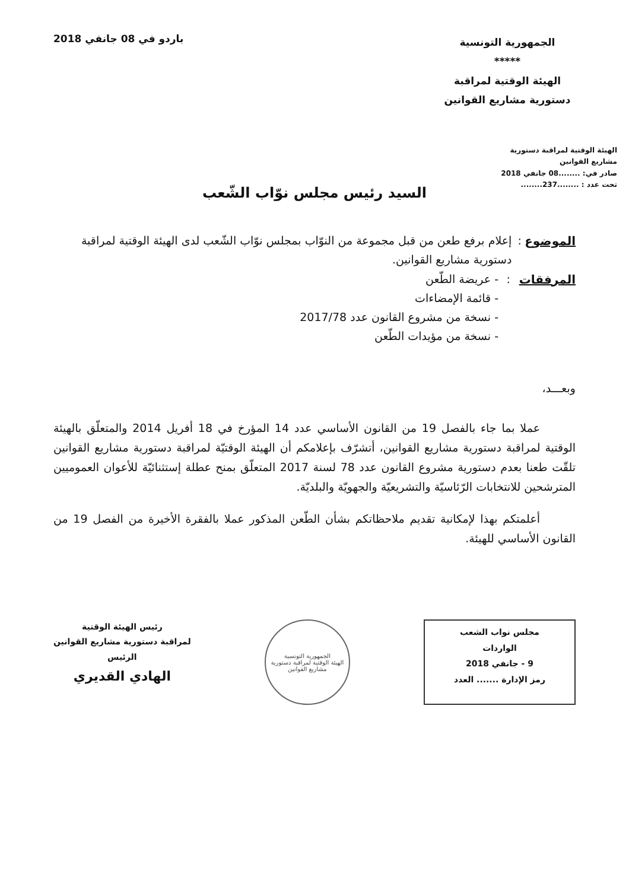الجمهورية التونسية
*****
الهيئة الوقتية لمراقبة
دستورية مشاريع القوانين
باردو في 08 جانفي 2018
الهيئة الوقتية لمراقبة دستورية
مشاريع القوانين
صادر في: ........08 جانفي 2018
تحت عدد : ........237........
السيد رئيس مجلس نوّاب الشّعب
الموضوع : إعلام برفع طعن من قبل مجموعة من النوّاب بمجلس نوّاب الشّعب لدى الهيئة الوقتية لمراقبة دستورية مشاريع القوانين.
المرفقات : - عريضة الطّعن
- قائمة الإمضاءات
- نسخة من مشروع القانون عدد 2017/78
- نسخة من مؤيدات الطّعن
وبعـــد،
عملا بما جاء بالفصل 19 من القانون الأساسي عدد 14 المؤرخ في 18 أفريل 2014 والمتعلّق بالهيئة الوقتية لمراقبة دستورية مشاريع القوانين، أتشرّف بإعلامكم أن الهيئة الوقتيّة لمراقبة دستورية مشاريع القوانين تلقّت طعنا بعدم دستورية مشروع القانون عدد 78 لسنة 2017 المتعلّق بمنح عطلة إستثنائيّة للأعوان العموميين المترشحين للانتخابات الرّئاسيّة والتشريعيّة والجهويّة والبلديّة.
أعلمتكم بهذا لإمكانية تقديم ملاحظاتكم بشأن الطّعن المذكور عملا بالفقرة الأخيرة من الفصل 19 من القانون الأساسي للهيئة.
مجلس نواب الشعب
الواردات
9 - جانفي 2018
رمز الإدارة ....... العدد
الجمهورية التونسية
الهيئة الوقتية لمراقبة دستورية مشاريع القوانين
رئيس الهيئة الوقتية
لمراقبة دستورية مشاريع القوانين
الرئيس
الهادي القديري